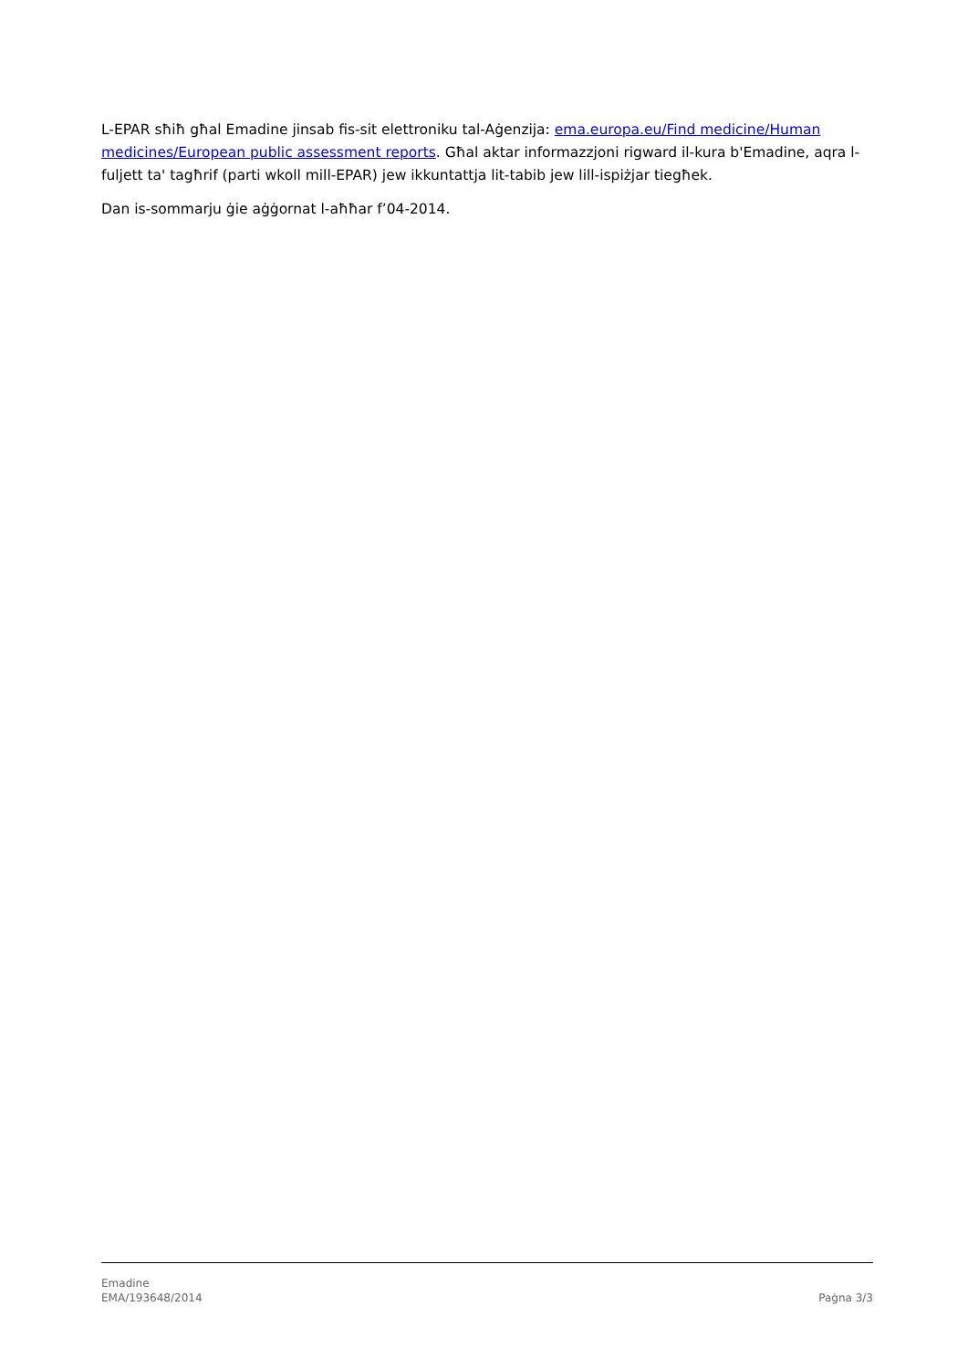L-EPAR sħiħ għal Emadine jinsab fis-sit elettroniku tal-Aġenzija: ema.europa.eu/Find medicine/Human medicines/European public assessment reports. Għal aktar informazzjoni rigward il-kura b'Emadine, aqra l-fuljett ta' tagħrif (parti wkoll mill-EPAR) jew ikkuntattja lit-tabib jew lill-ispiżjar tiegħek.
Dan is-sommarju ġie aġġornat l-aħħar f’04-2014.
Emadine
EMA/193648/2014 Paġna 3/3